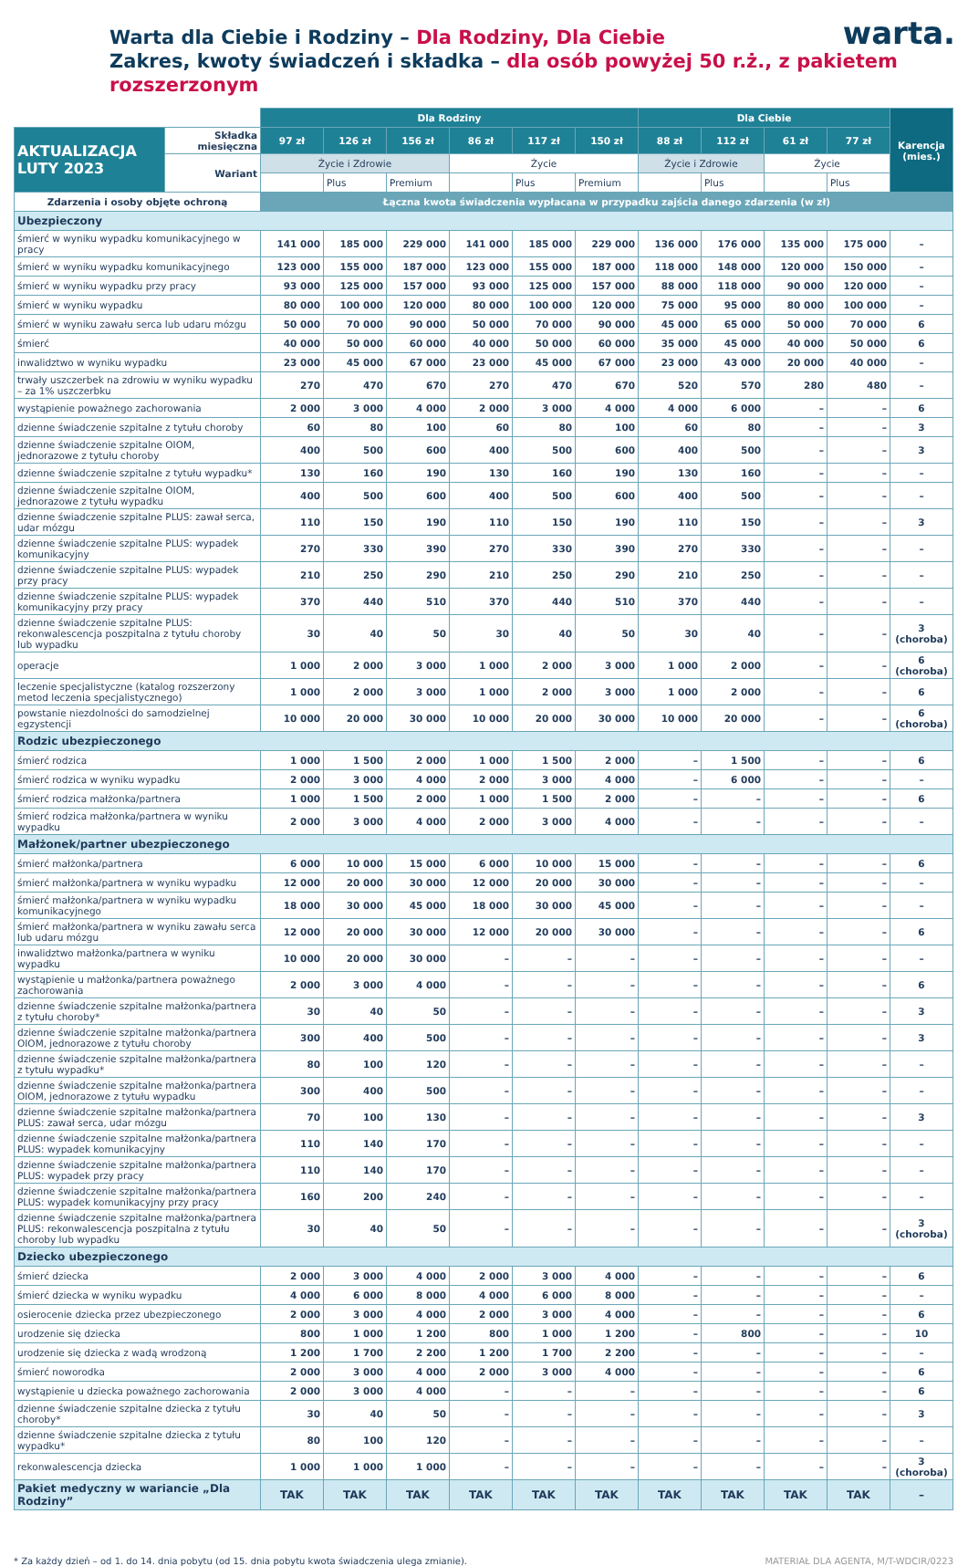Warta dla Ciebie i Rodziny – Dla Rodziny, Dla Ciebie
Zakres, kwoty świadczeń i składka – dla osób powyżej 50 r.ż., z pakietem rozszerzonym
warta.
| | | Dla Rodziny | | | | | | Dla Ciebie | | | | Karencja (mies.) |
| --- | --- | --- | --- | --- | --- | --- | --- | --- | --- | --- | --- | --- |
| AKTUALIZACJA LUTY 2023 | Składka miesięczna | 97 zł | 126 zł | 156 zł | 86 zł | 117 zł | 150 zł | 88 zł | 112 zł | 61 zł | 77 zł | |
| | Wariant | Życie i Zdrowie | | | Życie | | | Życie i Zdrowie | | Życie | | |
| | | | Plus | Premium | | Plus | Premium | | Plus | | Plus | |
| Zdarzenia i osoby objęte ochroną | | Łączna kwota świadczenia wypłacana w przypadku zajścia danego zdarzenia (w zł) | | | | | | | | | | |
| Ubezpieczony | | | | | | | | | | | | |
| śmierć w wyniku wypadku komunikacyjnego w pracy | | 141 000 | 185 000 | 229 000 | 141 000 | 185 000 | 229 000 | 136 000 | 176 000 | 135 000 | 175 000 | – |
| śmierć w wyniku wypadku komunikacyjnego | | 123 000 | 155 000 | 187 000 | 123 000 | 155 000 | 187 000 | 118 000 | 148 000 | 120 000 | 150 000 | – |
| śmierć w wyniku wypadku przy pracy | | 93 000 | 125 000 | 157 000 | 93 000 | 125 000 | 157 000 | 88 000 | 118 000 | 90 000 | 120 000 | – |
| śmierć w wyniku wypadku | | 80 000 | 100 000 | 120 000 | 80 000 | 100 000 | 120 000 | 75 000 | 95 000 | 80 000 | 100 000 | – |
| śmierć w wyniku zawału serca lub udaru mózgu | | 50 000 | 70 000 | 90 000 | 50 000 | 70 000 | 90 000 | 45 000 | 65 000 | 50 000 | 70 000 | 6 |
| śmierć | | 40 000 | 50 000 | 60 000 | 40 000 | 50 000 | 60 000 | 35 000 | 45 000 | 40 000 | 50 000 | 6 |
| inwalidztwo w wyniku wypadku | | 23 000 | 45 000 | 67 000 | 23 000 | 45 000 | 67 000 | 23 000 | 43 000 | 20 000 | 40 000 | – |
| trwały uszczerbek na zdrowiu w wyniku wypadku – za 1% uszczerbku | | 270 | 470 | 670 | 270 | 470 | 670 | 520 | 570 | 280 | 480 | – |
| wystąpienie poważnego zachorowania | | 2 000 | 3 000 | 4 000 | 2 000 | 3 000 | 4 000 | 4 000 | 6 000 | – | – | 6 |
| dzienne świadczenie szpitalne z tytułu choroby | | 60 | 80 | 100 | 60 | 80 | 100 | 60 | 80 | – | – | 3 |
| dzienne świadczenie szpitalne OIOM, jednorazowe z tytułu choroby | | 400 | 500 | 600 | 400 | 500 | 600 | 400 | 500 | – | – | 3 |
| dzienne świadczenie szpitalne z tytułu wypadku* | | 130 | 160 | 190 | 130 | 160 | 190 | 130 | 160 | – | – | – |
| dzienne świadczenie szpitalne OIOM, jednorazowe z tytułu wypadku | | 400 | 500 | 600 | 400 | 500 | 600 | 400 | 500 | – | – | – |
| dzienne świadczenie szpitalne PLUS: zawał serca, udar mózgu | | 110 | 150 | 190 | 110 | 150 | 190 | 110 | 150 | – | – | 3 |
| dzienne świadczenie szpitalne PLUS: wypadek komunikacyjny | | 270 | 330 | 390 | 270 | 330 | 390 | 270 | 330 | – | – | – |
| dzienne świadczenie szpitalne PLUS: wypadek przy pracy | | 210 | 250 | 290 | 210 | 250 | 290 | 210 | 250 | – | – | – |
| dzienne świadczenie szpitalne PLUS: wypadek komunikacyjny przy pracy | | 370 | 440 | 510 | 370 | 440 | 510 | 370 | 440 | – | – | – |
| dzienne świadczenie szpitalne PLUS: rekonwalescencja poszpitalna z tytułu choroby lub wypadku | | 30 | 40 | 50 | 30 | 40 | 50 | 30 | 40 | – | – | 3 (choroba) |
| operacje | | 1 000 | 2 000 | 3 000 | 1 000 | 2 000 | 3 000 | 1 000 | 2 000 | – | – | 6 (choroba) |
| leczenie specjalistyczne (katalog rozszerzony metod leczenia specjalistycznego) | | 1 000 | 2 000 | 3 000 | 1 000 | 2 000 | 3 000 | 1 000 | 2 000 | – | – | 6 |
| powstanie niezdolności do samodzielnej egzystencji | | 10 000 | 20 000 | 30 000 | 10 000 | 20 000 | 30 000 | 10 000 | 20 000 | – | – | 6 (choroba) |
| Rodzic ubezpieczonego | | | | | | | | | | | | |
| śmierć rodzica | | 1 000 | 1 500 | 2 000 | 1 000 | 1 500 | 2 000 | – | 1 500 | – | – | 6 |
| śmierć rodzica w wyniku wypadku | | 2 000 | 3 000 | 4 000 | 2 000 | 3 000 | 4 000 | – | 6 000 | – | – | – |
| śmierć rodzica małżonka/partnera | | 1 000 | 1 500 | 2 000 | 1 000 | 1 500 | 2 000 | – | – | – | – | 6 |
| śmierć rodzica małżonka/partnera w wyniku wypadku | | 2 000 | 3 000 | 4 000 | 2 000 | 3 000 | 4 000 | – | – | – | – | – |
| Małżonek/partner ubezpieczonego | | | | | | | | | | | | |
| śmierć małżonka/partnera | | 6 000 | 10 000 | 15 000 | 6 000 | 10 000 | 15 000 | – | – | – | – | 6 |
| śmierć małżonka/partnera w wyniku wypadku | | 12 000 | 20 000 | 30 000 | 12 000 | 20 000 | 30 000 | – | – | – | – | – |
| śmierć małżonka/partnera w wyniku wypadku komunikacyjnego | | 18 000 | 30 000 | 45 000 | 18 000 | 30 000 | 45 000 | – | – | – | – | – |
| śmierć małżonka/partnera w wyniku zawału serca lub udaru mózgu | | 12 000 | 20 000 | 30 000 | 12 000 | 20 000 | 30 000 | – | – | – | – | 6 |
| inwalidztwo małżonka/partnera w wyniku wypadku | | 10 000 | 20 000 | 30 000 | – | – | – | – | – | – | – | – |
| wystąpienie u małżonka/partnera poważnego zachorowania | | 2 000 | 3 000 | 4 000 | – | – | – | – | – | – | – | 6 |
| dzienne świadczenie szpitalne małżonka/partnera z tytułu choroby* | | 30 | 40 | 50 | – | – | – | – | – | – | – | 3 |
| dzienne świadczenie szpitalne małżonka/partnera OIOM, jednorazowe z tytułu choroby | | 300 | 400 | 500 | – | – | – | – | – | – | – | 3 |
| dzienne świadczenie szpitalne małżonka/partnera z tytułu wypadku* | | 80 | 100 | 120 | – | – | – | – | – | – | – | – |
| dzienne świadczenie szpitalne małżonka/partnera OIOM, jednorazowe z tytułu wypadku | | 300 | 400 | 500 | – | – | – | – | – | – | – | – |
| dzienne świadczenie szpitalne małżonka/partnera PLUS: zawał serca, udar mózgu | | 70 | 100 | 130 | – | – | – | – | – | – | – | 3 |
| dzienne świadczenie szpitalne małżonka/partnera PLUS: wypadek komunikacyjny | | 110 | 140 | 170 | – | – | – | – | – | – | – | – |
| dzienne świadczenie szpitalne małżonka/partnera PLUS: wypadek przy pracy | | 110 | 140 | 170 | – | – | – | – | – | – | – | – |
| dzienne świadczenie szpitalne małżonka/partnera PLUS: wypadek komunikacyjny przy pracy | | 160 | 200 | 240 | – | – | – | – | – | – | – | – |
| dzienne świadczenie szpitalne małżonka/partnera PLUS: rekonwalescencja poszpitalna z tytułu choroby lub wypadku | | 30 | 40 | 50 | – | – | – | – | – | – | – | 3 (choroba) |
| Dziecko ubezpieczonego | | | | | | | | | | | | |
| śmierć dziecka | | 2 000 | 3 000 | 4 000 | 2 000 | 3 000 | 4 000 | – | – | – | – | 6 |
| śmierć dziecka w wyniku wypadku | | 4 000 | 6 000 | 8 000 | 4 000 | 6 000 | 8 000 | – | – | – | – | – |
| osierocenie dziecka przez ubezpieczonego | | 2 000 | 3 000 | 4 000 | 2 000 | 3 000 | 4 000 | – | – | – | – | 6 |
| urodzenie się dziecka | | 800 | 1 000 | 1 200 | 800 | 1 000 | 1 200 | – | 800 | – | – | 10 |
| urodzenie się dziecka z wadą wrodzoną | | 1 200 | 1 700 | 2 200 | 1 200 | 1 700 | 2 200 | – | – | – | – | – |
| śmierć noworodka | | 2 000 | 3 000 | 4 000 | 2 000 | 3 000 | 4 000 | – | – | – | – | 6 |
| wystąpienie u dziecka poważnego zachorowania | | 2 000 | 3 000 | 4 000 | – | – | – | – | – | – | – | 6 |
| dzienne świadczenie szpitalne dziecka z tytułu choroby* | | 30 | 40 | 50 | – | – | – | – | – | – | – | 3 |
| dzienne świadczenie szpitalne dziecka z tytułu wypadku* | | 80 | 100 | 120 | – | – | – | – | – | – | – | – |
| rekonwalescencja dziecka | | 1 000 | 1 000 | 1 000 | – | – | – | – | – | – | – | 3 (choroba) |
| Pakiet medyczny w wariancie „Dla Rodziny” | | TAK | TAK | TAK | TAK | TAK | TAK | TAK | TAK | TAK | TAK | – |
* Za każdy dzień – od 1. do 14. dnia pobytu (od 15. dnia pobytu kwota świadczenia ulega zmianie). MATERIAŁ DLA AGENTA, M/T-WDCIR/0223